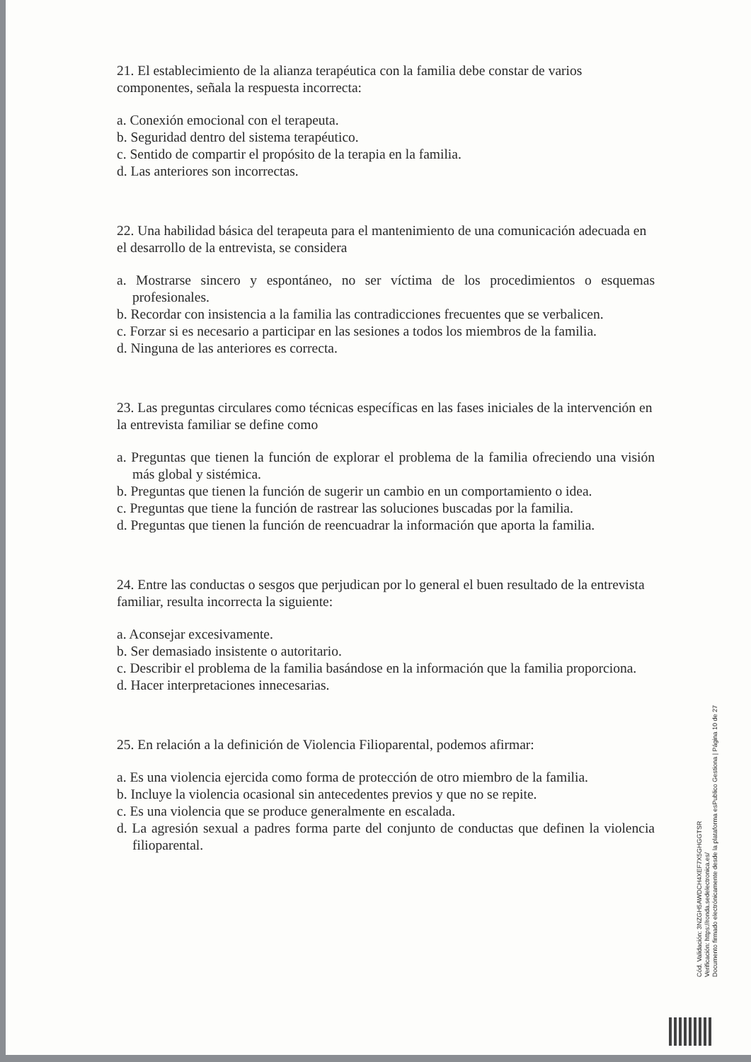21. El establecimiento de la alianza terapéutica con la familia debe constar de varios componentes, señala la respuesta incorrecta:
a. Conexión emocional con el terapeuta.
b. Seguridad dentro del sistema terapéutico.
c. Sentido de compartir el propósito de la terapia en la familia.
d. Las anteriores son incorrectas.
22. Una habilidad básica del terapeuta para el mantenimiento de una comunicación adecuada en el desarrollo de la entrevista, se considera
a. Mostrarse sincero y espontáneo, no ser víctima de los procedimientos o esquemas profesionales.
b. Recordar con insistencia a la familia las contradicciones frecuentes que se verbalicen.
c. Forzar si es necesario a participar en las sesiones a todos los miembros de la familia.
d. Ninguna de las anteriores es correcta.
23. Las preguntas circulares como técnicas específicas en las fases iniciales de la intervención en la entrevista familiar se define como
a. Preguntas que tienen la función de explorar el problema de la familia ofreciendo una visión más global y sistémica.
b. Preguntas que tienen la función de sugerir un cambio en un comportamiento o idea.
c. Preguntas que tiene la función de rastrear las soluciones buscadas por la familia.
d. Preguntas que tienen la función de reencuadrar la información que aporta la familia.
24. Entre las conductas o sesgos que perjudican por lo general el buen resultado de la entrevista familiar, resulta incorrecta la siguiente:
a. Aconsejar excesivamente.
b. Ser demasiado insistente o autoritario.
c. Describir el problema de la familia basándose en la información que la familia proporciona.
d. Hacer interpretaciones innecesarias.
25. En relación a la definición de Violencia Filioparental, podemos afirmar:
a. Es una violencia ejercida como forma de protección de otro miembro de la familia.
b. Incluye la violencia ocasional sin antecedentes previos y que no se repite.
c. Es una violencia que se produce generalmente en escalada.
d. La agresión sexual a padres forma parte del conjunto de conductas que definen la violencia filioparental.
Cód. Validación: 3NZGH5AWDCH4XEF7X5GHGGTSR
Verificación: https://ronda.sedelectronica.es/
Documento firmado electrónicamente desde la plataforma esPublico Gestiona | Página 10 de 27